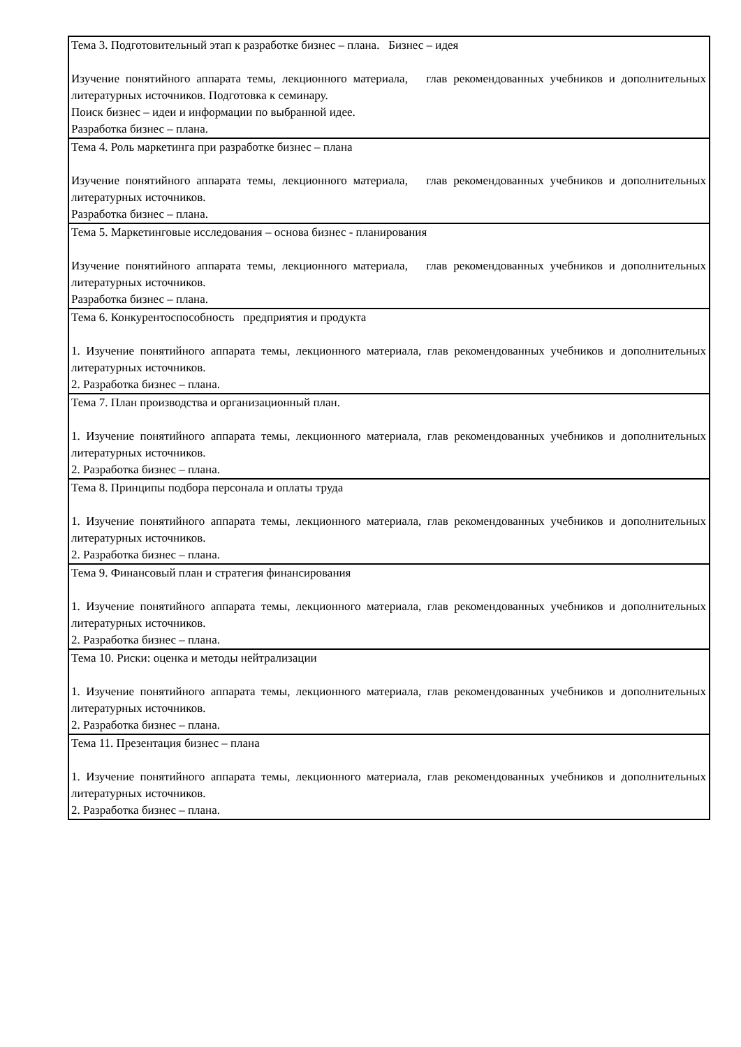| Тема 3. Подготовительный этап к разработке бизнес – плана. Бизнес – идея Изучение понятийного аппарата темы, лекционного материала, глав рекомендованных учебников и дополнительных литературных источников. Подготовка к семинару. Поиск бизнес – идеи и информации по выбранной идее. Разработка бизнес – плана. |
| Тема 4. Роль маркетинга при разработке бизнес – плана Изучение понятийного аппарата темы, лекционного материала, глав рекомендованных учебников и дополнительных литературных источников. Разработка бизнес – плана. |
| Тема 5. Маркетинговые исследования – основа бизнес - планирования Изучение понятийного аппарата темы, лекционного материала, глав рекомендованных учебников и дополнительных литературных источников. Разработка бизнес – плана. |
| Тема 6. Конкурентоспособность предприятия и продукта 1. Изучение понятийного аппарата темы, лекционного материала, глав рекомендованных учебников и дополнительных литературных источников. 2. Разработка бизнес – плана. |
| Тема 7. План производства и организационный план. 1. Изучение понятийного аппарата темы, лекционного материала, глав рекомендованных учебников и дополнительных литературных источников. 2. Разработка бизнес – плана. |
| Тема 8. Принципы подбора персонала и оплаты труда 1. Изучение понятийного аппарата темы, лекционного материала, глав рекомендованных учебников и дополнительных литературных источников. 2. Разработка бизнес – плана. |
| Тема 9. Финансовый план и стратегия финансирования 1. Изучение понятийного аппарата темы, лекционного материала, глав рекомендованных учебников и дополнительных литературных источников. 2. Разработка бизнес – плана. |
| Тема 10. Риски: оценка и методы нейтрализации 1. Изучение понятийного аппарата темы, лекционного материала, глав рекомендованных учебников и дополнительных литературных источников. 2. Разработка бизнес – плана. |
| Тема 11. Презентация бизнес – плана 1. Изучение понятийного аппарата темы, лекционного материала, глав рекомендованных учебников и дополнительных литературных источников. 2. Разработка бизнес – плана. |